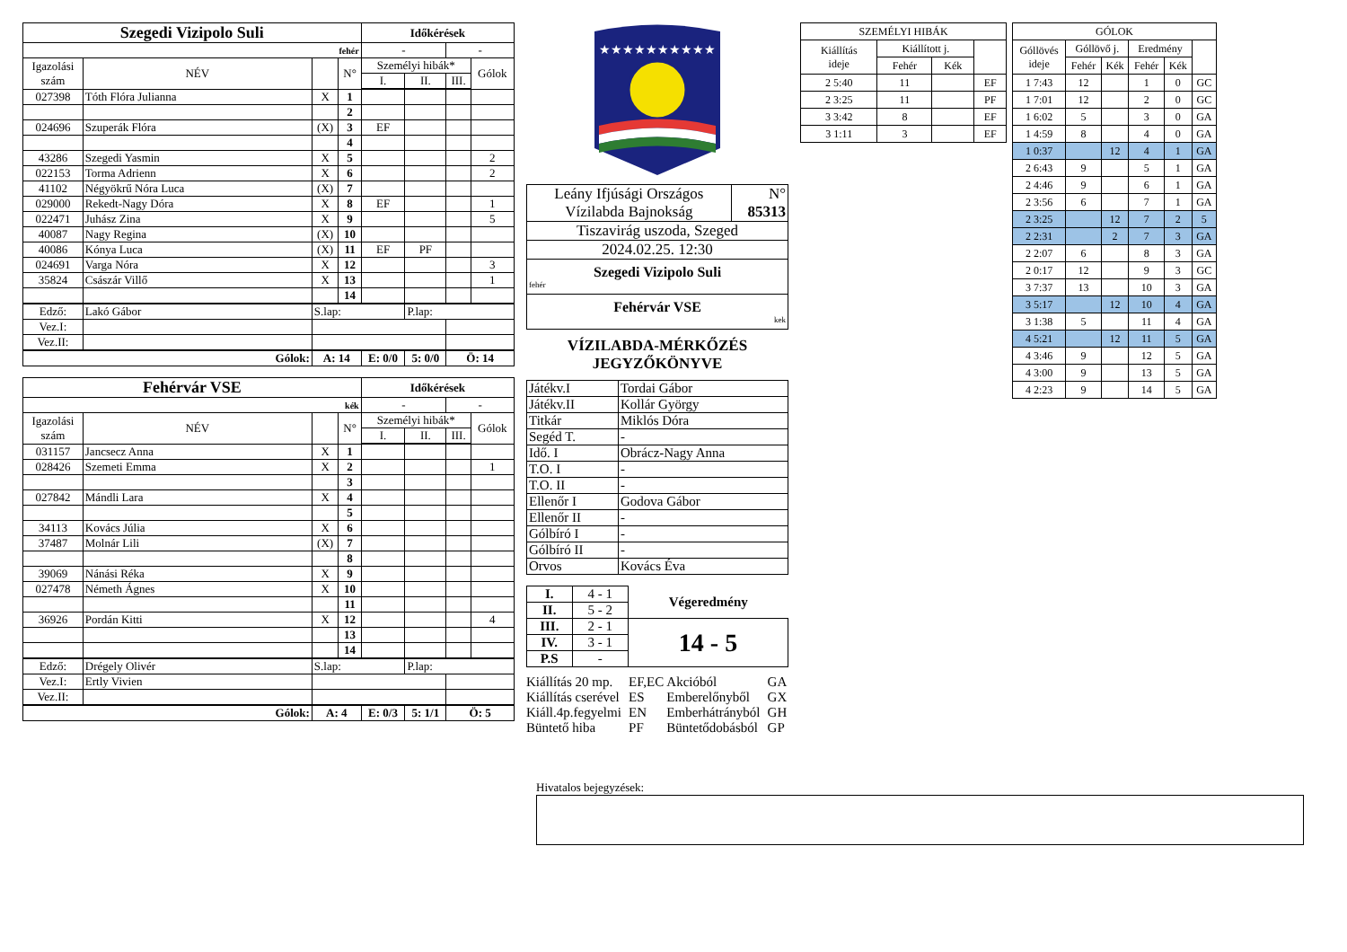| Szegedi Vizipolo Suli | | | | Időkérések | | | |
| fehér | | | | - | | - | |
| Igazolási szám | NÉV | | N° | Személyi hibák* | | | Gólok |
| | | | | I. | II. | III. | |
| 027398 | Tóth Flóra Julianna | X | 1 | | | | |
| | | | 2 | | | | |
| 024696 | Szuperák Flóra | (X) | 3 | EF | | | |
| | | | 4 | | | | |
| 43286 | Szegedi Yasmin | X | 5 | | | | 2 |
| 022153 | Torma Adrienn | X | 6 | | | | 2 |
| 41102 | Négyökrű Nóra Luca | (X) | 7 | | | | |
| 029000 | Rekedt-Nagy Dóra | X | 8 | EF | | | 1 |
| 022471 | Juhász Zina | X | 9 | | | | 5 |
| 40087 | Nagy Regina | (X) | 10 | | | | |
| 40086 | Kónya Luca | (X) | 11 | EF | PF | | |
| 024691 | Varga Nóra | X | 12 | | | | 3 |
| 35824 | Császár Villő | X | 13 | | | | 1 |
| | | | 14 | | | | |
| Edző: | Lakó Gábor | S.lap: | | | P.lap: | | |
| Vez.I: | | | | | | | |
| Vez.II: | | | | | | | |
| Gólok: | | A: 14 | | E: 0/0 | 5: 0/0 | Ö: 14 | |
| Fehérvár VSE | | | | Időkérések | | | |
| kék | | | | - | | - | |
| Igazolási szám | NÉV | | N° | Személyi hibák* | | | Gólok |
| | | | | I. | II. | III. | |
| 031157 | Jancsecz Anna | X | 1 | | | | |
| 028426 | Szemeti Emma | X | 2 | | | | 1 |
| | | | 3 | | | | |
| 027842 | Mándli Lara | X | 4 | | | | |
| | | | 5 | | | | |
| 34113 | Kovács Júlia | X | 6 | | | | |
| 37487 | Molnár Lili | (X) | 7 | | | | |
| | | | 8 | | | | |
| 39069 | Nánási Réka | X | 9 | | | | |
| 027478 | Németh Ágnes | X | 10 | | | | |
| | | | 11 | | | | |
| 36926 | Pordán Kitti | X | 12 | | | | 4 |
| | | | 13 | | | | |
| | | | 14 | | | | |
| Edző: | Drégely Olivér | S.lap: | | | P.lap: | | |
| Vez.I: | Ertly Vivien | | | | | | |
| Vez.II: | | | | | | | |
| Gólok: | | A: 4 | | E: 0/3 | 5: 1/1 | Ö: 5 | |
★★★★★★★★★★
| Leány Ifjúsági Országos Vízilabda Bajnokság | N° 85313 |
| Tiszavirág uszoda, Szeged | |
| 2024.02.25. 12:30 | |
| Szegedi Vizipolo Suli fehér | |
| Fehérvár VSE kek | |
VÍZILABDA-MÉRKŐZÉS
JEGYZŐKÖNYVE
| Játékv.I | Tordai Gábor |
| Játékv.II | Kollár György |
| Titkár | Miklós Dóra |
| Segéd T. | - |
| Idő. I | Obrácz-Nagy Anna |
| T.O. I | - |
| T.O. II | - |
| Ellenőr I | Godova Gábor |
| Ellenőr II | - |
| Gólbíró I | - |
| Gólbíró II | - |
| Orvos | Kovács Éva |
| I. | 4 - 1 | Végeredmény |
| II. | 5 - 2 | |
| III. | 2 - 1 | 14 - 5 |
| IV. | 3 - 1 | |
| P.S | - | |
| Kiállítás 20 mp. | EF,EC | Akcióból | GA |
| Kiállítás cserével | ES | Emberelőnyből | GX |
| Kiáll.4p.fegyelmi | EN | Emberhátrányból | GH |
| Büntető hiba | PF | Büntetődobásból | GP |
| SZEMÉLYI HIBÁK | | | |
| Kiállítás ideje | Kiállított j. | | |
| | Fehér | Kék | |
| 2 5:40 | 11 | | EF |
| 2 3:25 | 11 | | PF |
| 3 3:42 | 8 | | EF |
| 3 1:11 | 3 | | EF |
| GÓLOK | | | | | |
| Góllövés ideje | Góllövő j. | | Eredmény | | |
| | Fehér | Kék | Fehér | Kék | |
| 1 7:43 | 12 | | 1 | 0 | GC |
| 1 7:01 | 12 | | 2 | 0 | GC |
| 1 6:02 | 5 | | 3 | 0 | GA |
| 1 4:59 | 8 | | 4 | 0 | GA |
| 1 0:37 | | 12 | 4 | 1 | GA |
| 2 6:43 | 9 | | 5 | 1 | GA |
| 2 4:46 | 9 | | 6 | 1 | GA |
| 2 3:56 | 6 | | 7 | 1 | GA |
| 2 3:25 | | 12 | 7 | 2 | 5 |
| 2 2:31 | | 2 | 7 | 3 | GA |
| 2 2:07 | 6 | | 8 | 3 | GA |
| 2 0:17 | 12 | | 9 | 3 | GC |
| 3 7:37 | 13 | | 10 | 3 | GA |
| 3 5:17 | | 12 | 10 | 4 | GA |
| 3 1:38 | 5 | | 11 | 4 | GA |
| 4 5:21 | | 12 | 11 | 5 | GA |
| 4 3:46 | 9 | | 12 | 5 | GA |
| 4 3:00 | 9 | | 13 | 5 | GA |
| 4 2:23 | 9 | | 14 | 5 | GA |
Hivatalos bejegyzések: